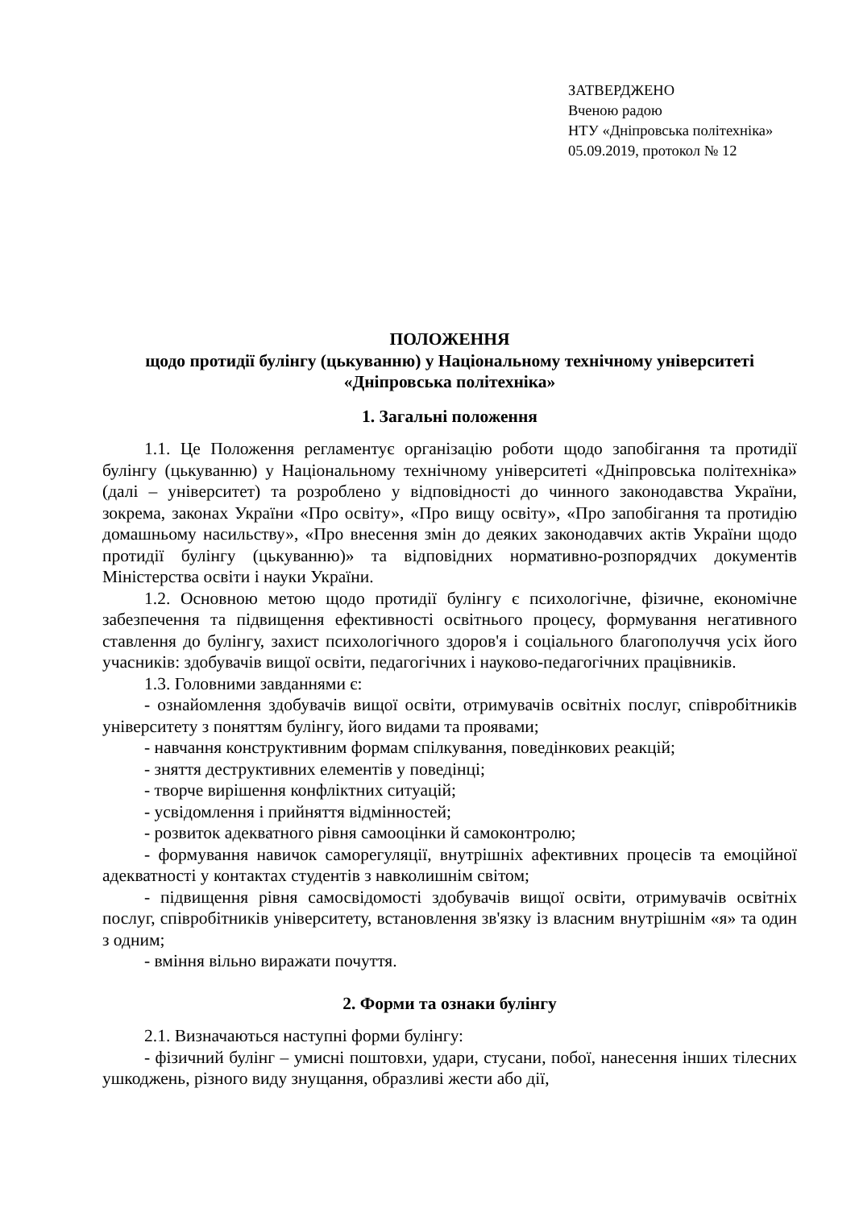ЗАТВЕРДЖЕНО
Вченою радою
НТУ «Дніпровська політехніка»
05.09.2019, протокол № 12
ПОЛОЖЕННЯ
щодо протидії булінгу (цькуванню) у Національному технічному університеті «Дніпровська політехніка»
1. Загальні положення
1.1. Це Положення регламентує організацію роботи щодо запобігання та протидії булінгу (цькуванню) у Національному технічному університеті «Дніпровська політехніка» (далі – університет) та розроблено у відповідності до чинного законодавства України, зокрема, законах України «Про освіту», «Про вищу освіту», «Про запобігання та протидію домашньому насильству», «Про внесення змін до деяких законодавчих актів України щодо протидії булінгу (цькуванню)» та відповідних нормативно-розпорядчих документів Міністерства освіти і науки України.
1.2. Основною метою щодо протидії булінгу є психологічне, фізичне, економічне забезпечення та підвищення ефективності освітнього процесу, формування негативного ставлення до булінгу, захист психологічного здоров'я і соціального благополуччя усіх його учасників: здобувачів вищої освіти, педагогічних і науково-педагогічних працівників.
1.3. Головними завданнями є:
- ознайомлення здобувачів вищої освіти, отримувачів освітніх послуг, співробітників університету з поняттям булінгу, його видами та проявами;
- навчання конструктивним формам спілкування, поведінкових реакцій;
- зняття деструктивних елементів у поведінці;
- творче вирішення конфліктних ситуацій;
- усвідомлення і прийняття відмінностей;
- розвиток адекватного рівня самооцінки й самоконтролю;
- формування навичок саморегуляції, внутрішніх афективних процесів та емоційної адекватності у контактах студентів з навколишнім світом;
- підвищення рівня самосвідомості здобувачів вищої освіти, отримувачів освітніх послуг, співробітників університету, встановлення зв'язку із власним внутрішнім «я» та один з одним;
- вміння вільно виражати почуття.
2. Форми та ознаки булінгу
2.1. Визначаються наступні форми булінгу:
- фізичний булінг – умисні поштовхи, удари, стусани, побої, нанесення інших тілесних ушкоджень, різного виду знущання, образливі жести або дії,